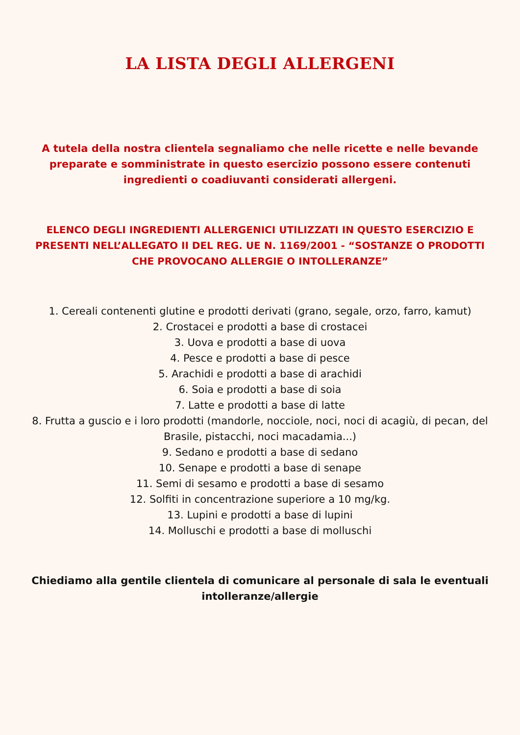LA LISTA DEGLI ALLERGENI
A tutela della nostra clientela segnaliamo che nelle ricette e nelle bevande preparate e somministrate in questo esercizio possono essere contenuti ingredienti o coadiuvanti considerati allergeni.
ELENCO DEGLI INGREDIENTI ALLERGENICI UTILIZZATI IN QUESTO ESERCIZIO E PRESENTI NELL’ALLEGATO II DEL REG. UE N. 1169/2001 - “SOSTANZE O PRODOTTI CHE PROVOCANO ALLERGIE O INTOLLERANZE”
1. Cereali contenenti glutine e prodotti derivati (grano, segale, orzo, farro, kamut)
2. Crostacei e prodotti a base di crostacei
3. Uova e prodotti a base di uova
4. Pesce e prodotti a base di pesce
5. Arachidi e prodotti a base di arachidi
6. Soia e prodotti a base di soia
7. Latte e prodotti a base di latte
8. Frutta a guscio e i loro prodotti (mandorle, nocciole, noci, noci di acagiù, di pecan, del Brasile, pistacchi, noci macadamia...)
9. Sedano e prodotti a base di sedano
10. Senape e prodotti a base di senape
11. Semi di sesamo e prodotti a base di sesamo
12. Solfiti in concentrazione superiore a 10 mg/kg.
13. Lupini e prodotti a base di lupini
14. Molluschi e prodotti a base di molluschi
Chiediamo alla gentile clientela di comunicare al personale di sala le eventuali intolleranze/allergie